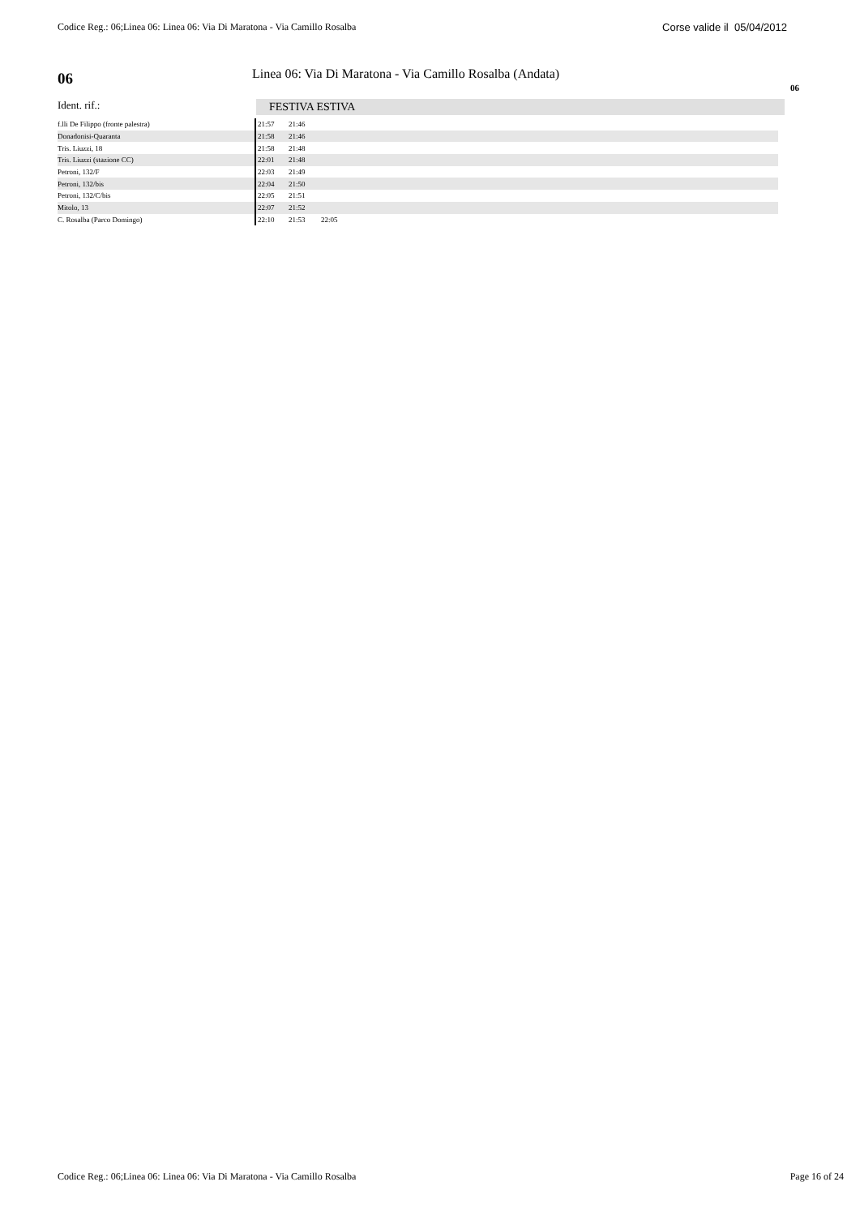Codice Reg.: 06;Linea 06: Linea 06: Via Di Maratona - Via Camillo Rosalba Corse valide il 05/04/2012
06
Linea 06: Via Di Maratona - Via Camillo Rosalba (Andata)
06
Ident. rif.: FESTIVA ESTIVA
| f.lli De Filippo (fronte palestra) | 21:57 | 21:46 | |
| Donadonisi-Quaranta | 21:58 | 21:46 | |
| Tris. Liuzzi, 18 | 21:58 | 21:48 | |
| Tris. Liuzzi (stazione CC) | 22:01 | 21:48 | |
| Petroni, 132/F | 22:03 | 21:49 | |
| Petroni, 132/bis | 22:04 | 21:50 | |
| Petroni, 132/C/bis | 22:05 | 21:51 | |
| Mitolo, 13 | 22:07 | 21:52 | |
| C. Rosalba (Parco Domingo) | 22:10 | 21:53 | 22:05 |
Codice Reg.: 06;Linea 06: Linea 06: Via Di Maratona - Via Camillo Rosalba Page 16 of 24